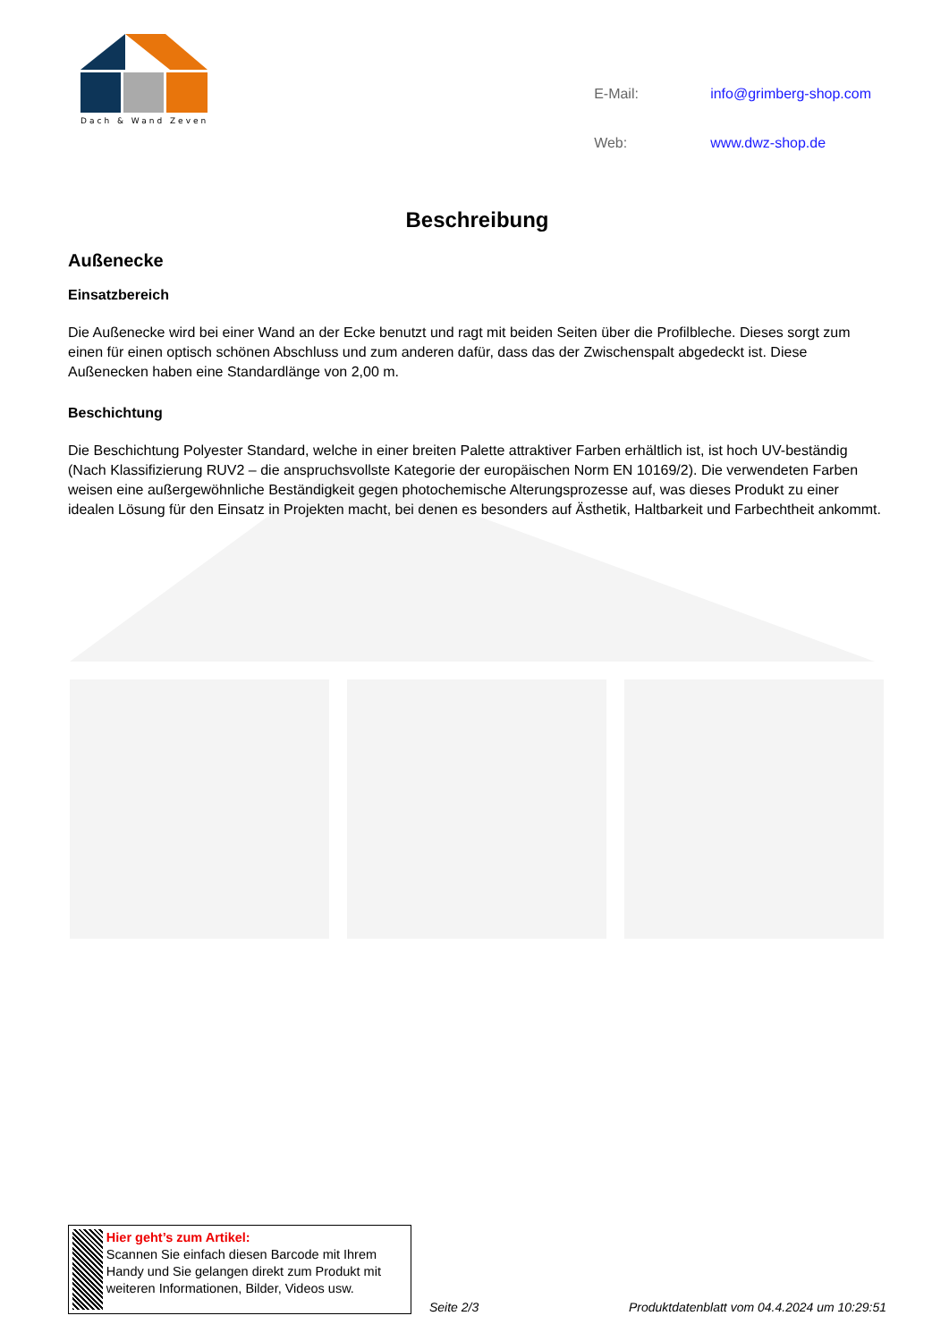Dach & Wand Zeven
| E-Mail: | info@grimberg-shop.com |
| Web: | www.dwz-shop.de |
Beschreibung
Außenecke
Einsatzbereich
Die Außenecke wird bei einer Wand an der Ecke benutzt und ragt mit beiden Seiten über die Profilbleche. Dieses sorgt zum einen für einen optisch schönen Abschluss und zum anderen dafür, dass das der Zwischenspalt abgedeckt ist. Diese Außenecken haben eine Standardlänge von 2,00 m.
Beschichtung
Die Beschichtung Polyester Standard, welche in einer breiten Palette attraktiver Farben erhältlich ist, ist hoch UV-beständig (Nach Klassifizierung RUV2 – die anspruchsvollste Kategorie der europäischen Norm EN 10169/2). Die verwendeten Farben weisen eine außergewöhnliche Beständigkeit gegen photochemische Alterungsprozesse auf, was dieses Produkt zu einer idealen Lösung für den Einsatz in Projekten macht, bei denen es besonders auf Ästhetik, Haltbarkeit und Farbechtheit ankommt.
Hier geht’s zum Artikel:
Scannen Sie einfach diesen Barcode mit Ihrem Handy und Sie gelangen direkt zum Produkt mit weiteren Informationen, Bilder, Videos usw.
Seite 2/3 Produktdatenblatt vom 04.4.2024 um 10:29:51